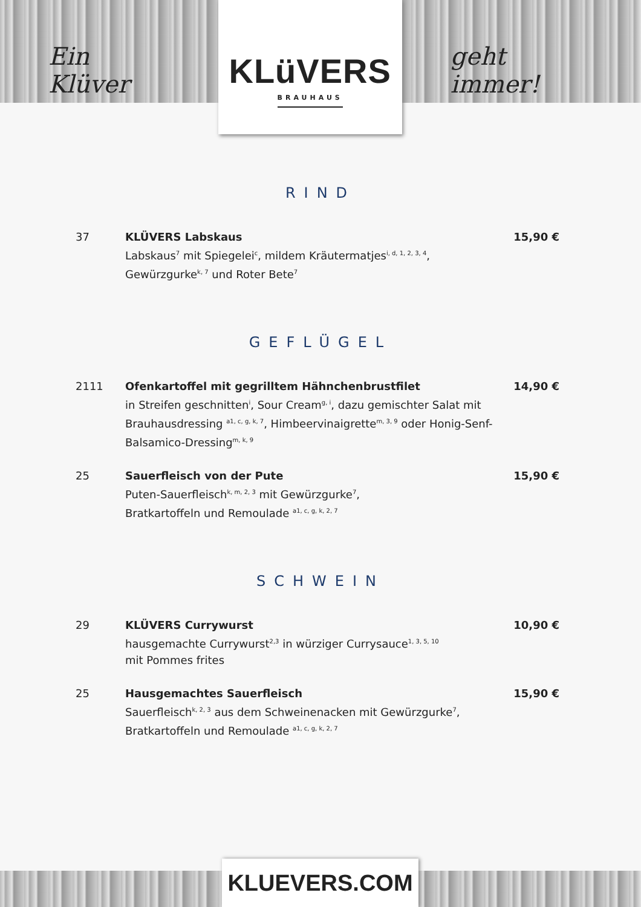Ein Klüver
KLüVERS
BRAUHAUS
geht immer!
RIND
37 KLÜVERS Labskaus
Labskaus<sup>7</sup> mit Spiegelei<sup>c</sup>, mildem Kräutermatjes<sup>i, d, 1, 2, 3, 4</sup>, Gewürzgurke<sup>k, 7</sup> und Roter Bete<sup>7</sup>
15,90 €
GEFLÜGEL
2111 Ofenkartoffel mit gegrilltem Hähnchenbrustfilet
in Streifen geschnitten<sup>i</sup>, Sour Cream<sup>g, i</sup>, dazu gemischter Salat mit Brauhausdressing <sup>a1, c, g, k, 7</sup>, Himbeervinaigrette<sup>m, 3, 9</sup> oder Honig-Senf-Balsamico-Dressing<sup>m, k, 9</sup>
14,90 €
25 Sauerfleisch von der Pute
Puten-Sauerfleisch<sup>k, m, 2, 3</sup> mit Gewürzgurke<sup>7</sup>,
Bratkartoffeln und Remoulade <sup>a1, c, g, k, 2, 7</sup>
15,90 €
SCHWEIN
29 KLÜVERS Currywurst
hausgemachte Currywurst<sup>2,3</sup> in würziger Currysauce<sup>1, 3, 5, 10</sup>
mit Pommes frites
10,90 €
25 Hausgemachtes Sauerfleisch
Sauerfleisch<sup>k, 2, 3</sup> aus dem Schweinenacken mit Gewürzgurke<sup>7</sup>,
Bratkartoffeln und Remoulade <sup>a1, c, g, k, 2, 7</sup>
15,90 €
KLUEVERS.COM